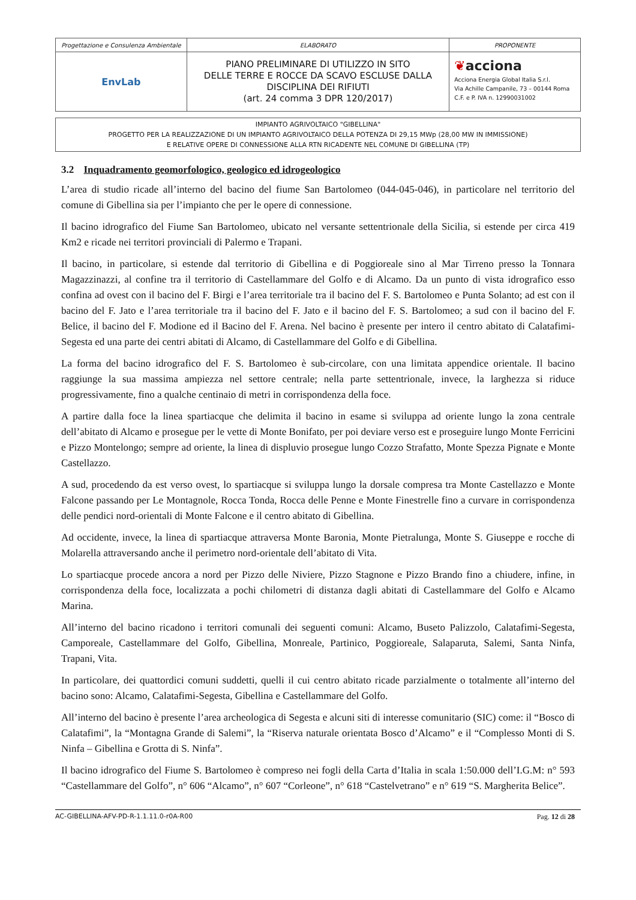| Progettazione e Consulenza Ambientale | ELABORATO | PROPONENTE |
| EnvLab | PIANO PRELIMINARE DI UTILIZZO IN SITO DELLE TERRE E ROCCE DA SCAVO ESCLUSE DALLA DISCIPLINA DEI RIFIUTI (art. 24 comma 3 DPR 120/2017) | ❦ acciona Acciona Energia Global Italia S.r.l. Via Achille Campanile, 73 – 00144 Roma C.F. e P. IVA n. 12990031002 |
IMPIANTO AGRIVOLTAICO "GIBELLINA"
PROGETTO PER LA REALIZZAZIONE DI UN IMPIANTO AGRIVOLTAICO DELLA POTENZA DI 29,15 MWp (28,00 MW IN IMMISSIONE)
E RELATIVE OPERE DI CONNESSIONE ALLA RTN RICADENTE NEL COMUNE DI GIBELLINA (TP)
3.2 Inquadramento geomorfologico, geologico ed idrogeologico
L’area di studio ricade all’interno del bacino del fiume San Bartolomeo (044-045-046), in particolare nel territorio del comune di Gibellina sia per l’impianto che per le opere di connessione.
Il bacino idrografico del Fiume San Bartolomeo, ubicato nel versante settentrionale della Sicilia, si estende per circa 419 Km2 e ricade nei territori provinciali di Palermo e Trapani.
Il bacino, in particolare, si estende dal territorio di Gibellina e di Poggioreale sino al Mar Tirreno presso la Tonnara Magazzinazzi, al confine tra il territorio di Castellammare del Golfo e di Alcamo. Da un punto di vista idrografico esso confina ad ovest con il bacino del F. Birgi e l’area territoriale tra il bacino del F. S. Bartolomeo e Punta Solanto; ad est con il bacino del F. Jato e l’area territoriale tra il bacino del F. Jato e il bacino del F. S. Bartolomeo; a sud con il bacino del F. Belice, il bacino del F. Modione ed il Bacino del F. Arena. Nel bacino è presente per intero il centro abitato di Calatafimi-Segesta ed una parte dei centri abitati di Alcamo, di Castellammare del Golfo e di Gibellina.
La forma del bacino idrografico del F. S. Bartolomeo è sub-circolare, con una limitata appendice orientale. Il bacino raggiunge la sua massima ampiezza nel settore centrale; nella parte settentrionale, invece, la larghezza si riduce progressivamente, fino a qualche centinaio di metri in corrispondenza della foce.
A partire dalla foce la linea spartiacque che delimita il bacino in esame si sviluppa ad oriente lungo la zona centrale dell’abitato di Alcamo e prosegue per le vette di Monte Bonifato, per poi deviare verso est e proseguire lungo Monte Ferricini e Pizzo Montelongo; sempre ad oriente, la linea di displuvio prosegue lungo Cozzo Strafatto, Monte Spezza Pignate e Monte Castellazzo.
A sud, procedendo da est verso ovest, lo spartiacque si sviluppa lungo la dorsale compresa tra Monte Castellazzo e Monte Falcone passando per Le Montagnole, Rocca Tonda, Rocca delle Penne e Monte Finestrelle fino a curvare in corrispondenza delle pendici nord-orientali di Monte Falcone e il centro abitato di Gibellina.
Ad occidente, invece, la linea di spartiacque attraversa Monte Baronia, Monte Pietralunga, Monte S. Giuseppe e rocche di Molarella attraversando anche il perimetro nord-orientale dell’abitato di Vita.
Lo spartiacque procede ancora a nord per Pizzo delle Niviere, Pizzo Stagnone e Pizzo Brando fino a chiudere, infine, in corrispondenza della foce, localizzata a pochi chilometri di distanza dagli abitati di Castellammare del Golfo e Alcamo Marina.
All’interno del bacino ricadono i territori comunali dei seguenti comuni: Alcamo, Buseto Palizzolo, Calatafimi-Segesta, Camporeale, Castellammare del Golfo, Gibellina, Monreale, Partinico, Poggioreale, Salaparuta, Salemi, Santa Ninfa, Trapani, Vita.
In particolare, dei quattordici comuni suddetti, quelli il cui centro abitato ricade parzialmente o totalmente all’interno del bacino sono: Alcamo, Calatafimi-Segesta, Gibellina e Castellammare del Golfo.
All’interno del bacino è presente l’area archeologica di Segesta e alcuni siti di interesse comunitario (SIC) come: il “Bosco di Calatafimi”, la “Montagna Grande di Salemi”, la “Riserva naturale orientata Bosco d’Alcamo” e il “Complesso Monti di S. Ninfa – Gibellina e Grotta di S. Ninfa”.
Il bacino idrografico del Fiume S. Bartolomeo è compreso nei fogli della Carta d’Italia in scala 1:50.000 dell’I.G.M: n° 593 “Castellammare del Golfo”, n° 606 “Alcamo”, n° 607 “Corleone”, n° 618 “Castelvetrano” e n° 619 “S. Margherita Belice”.
AC-GIBELLINA-AFV-PD-R-1.1.11.0-r0A-R00 Pag. 12 di 28